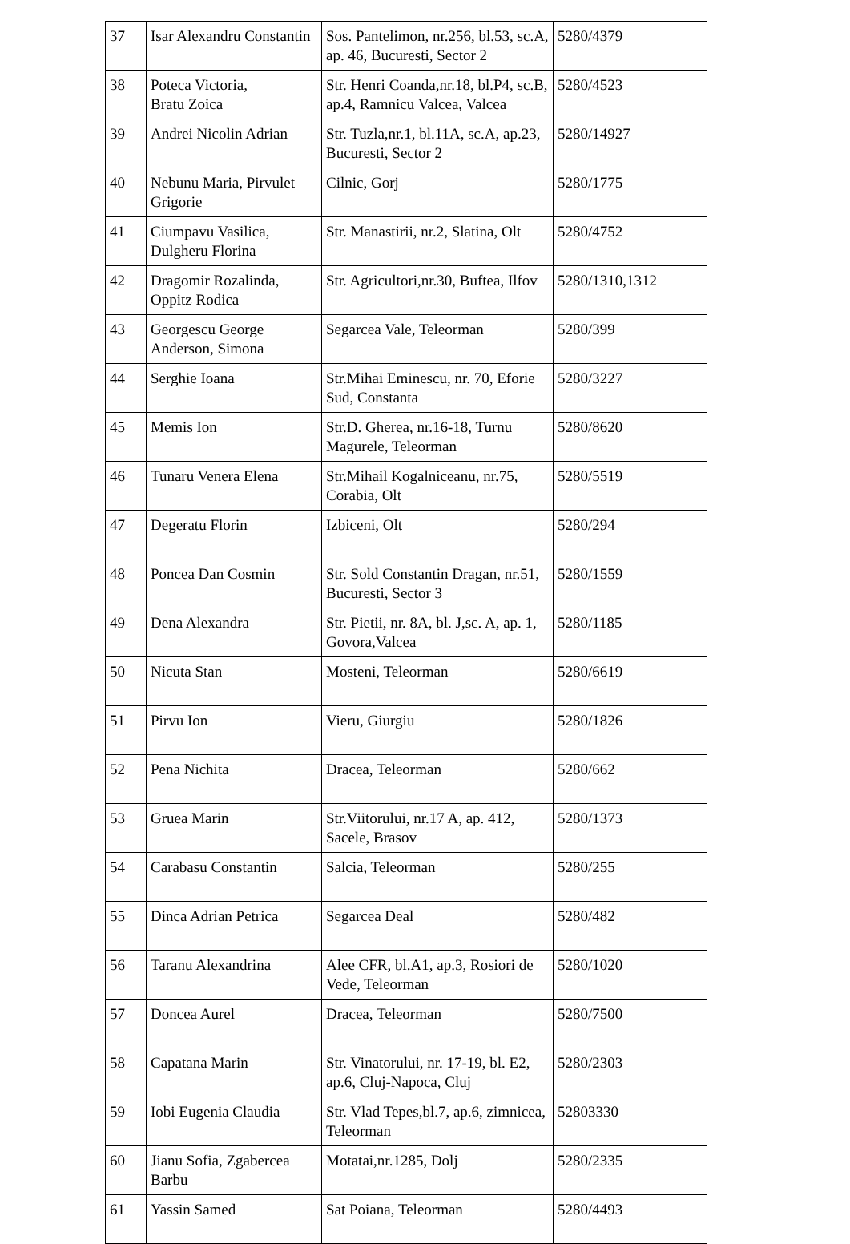| 37 | Isar Alexandru Constantin | Sos. Pantelimon, nr.256, bl.53, sc.A, ap. 46, Bucuresti, Sector 2 | 5280/4379 |
| 38 | Poteca Victoria, Bratu Zoica | Str. Henri Coanda,nr.18, bl.P4, sc.B, ap.4, Ramnicu Valcea, Valcea | 5280/4523 |
| 39 | Andrei Nicolin Adrian | Str. Tuzla,nr.1, bl.11A, sc.A, ap.23, Bucuresti, Sector 2 | 5280/14927 |
| 40 | Nebunu Maria, Pirvulet Grigorie | Cilnic, Gorj | 5280/1775 |
| 41 | Ciumpavu Vasilica, Dulgheru Florina | Str. Manastirii, nr.2, Slatina, Olt | 5280/4752 |
| 42 | Dragomir Rozalinda, Oppitz Rodica | Str. Agricultori,nr.30, Buftea, Ilfov | 5280/1310,1312 |
| 43 | Georgescu George Anderson, Simona | Segarcea Vale, Teleorman | 5280/399 |
| 44 | Serghie Ioana | Str.Mihai Eminescu, nr. 70, Eforie Sud, Constanta | 5280/3227 |
| 45 | Memis Ion | Str.D. Gherea, nr.16-18, Turnu Magurele, Teleorman | 5280/8620 |
| 46 | Tunaru Venera Elena | Str.Mihail Kogalniceanu, nr.75, Corabia, Olt | 5280/5519 |
| 47 | Degeratu Florin | Izbiceni, Olt | 5280/294 |
| 48 | Poncea Dan Cosmin | Str. Sold Constantin Dragan, nr.51, Bucuresti, Sector 3 | 5280/1559 |
| 49 | Dena Alexandra | Str. Pietii, nr. 8A, bl. J,sc. A, ap. 1, Govora,Valcea | 5280/1185 |
| 50 | Nicuta Stan | Mosteni, Teleorman | 5280/6619 |
| 51 | Pirvu Ion | Vieru, Giurgiu | 5280/1826 |
| 52 | Pena Nichita | Dracea, Teleorman | 5280/662 |
| 53 | Gruea Marin | Str.Viitorului, nr.17 A, ap. 412, Sacele, Brasov | 5280/1373 |
| 54 | Carabasu Constantin | Salcia, Teleorman | 5280/255 |
| 55 | Dinca Adrian Petrica | Segarcea Deal | 5280/482 |
| 56 | Taranu Alexandrina | Alee CFR, bl.A1, ap.3, Rosiori de Vede, Teleorman | 5280/1020 |
| 57 | Doncea Aurel | Dracea, Teleorman | 5280/7500 |
| 58 | Capatana Marin | Str. Vinatorului, nr. 17-19, bl. E2, ap.6, Cluj-Napoca, Cluj | 5280/2303 |
| 59 | Iobi Eugenia Claudia | Str. Vlad Tepes,bl.7, ap.6, zimnicea, Teleorman | 52803330 |
| 60 | Jianu Sofia, Zgabercea Barbu | Motatai,nr.1285, Dolj | 5280/2335 |
| 61 | Yassin Samed | Sat Poiana, Teleorman | 5280/4493 |